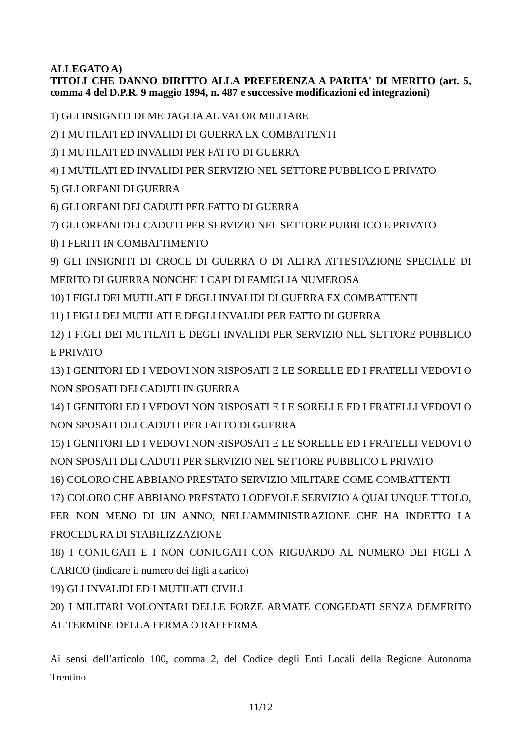ALLEGATO A)
TITOLI CHE DANNO DIRITTO ALLA PREFERENZA A PARITA' DI MERITO (art. 5, comma 4 del D.P.R. 9 maggio 1994, n. 487 e successive modificazioni ed integrazioni)
1) GLI INSIGNITI DI MEDAGLIA AL VALOR MILITARE
2) I MUTILATI ED INVALIDI DI GUERRA EX COMBATTENTI
3) I MUTILATI ED INVALIDI PER FATTO DI GUERRA
4) I MUTILATI ED INVALIDI PER SERVIZIO NEL SETTORE PUBBLICO E PRIVATO
5) GLI ORFANI DI GUERRA
6) GLI ORFANI DEI CADUTI PER FATTO DI GUERRA
7) GLI ORFANI DEI CADUTI PER SERVIZIO NEL SETTORE PUBBLICO E PRIVATO
8) I FERITI IN COMBATTIMENTO
9) GLI INSIGNITI DI CROCE DI GUERRA O DI ALTRA ATTESTAZIONE SPECIALE DI MERITO DI GUERRA NONCHE' I CAPI DI FAMIGLIA NUMEROSA
10) I FIGLI DEI MUTILATI E DEGLI INVALIDI DI GUERRA EX COMBATTENTI
11) I FIGLI DEI MUTILATI E DEGLI INVALIDI PER FATTO DI GUERRA
12) I FIGLI DEI MUTILATI E DEGLI INVALIDI PER SERVIZIO NEL SETTORE PUBBLICO E PRIVATO
13) I GENITORI ED I VEDOVI NON RISPOSATI E LE SORELLE ED I FRATELLI VEDOVI O NON SPOSATI DEI CADUTI IN GUERRA
14) I GENITORI ED I VEDOVI NON RISPOSATI E LE SORELLE ED I FRATELLI VEDOVI O NON SPOSATI DEI CADUTI PER FATTO DI GUERRA
15) I GENITORI ED I VEDOVI NON RISPOSATI E LE SORELLE ED I FRATELLI VEDOVI O NON SPOSATI DEI CADUTI PER SERVIZIO NEL SETTORE PUBBLICO E PRIVATO
16) COLORO CHE ABBIANO PRESTATO SERVIZIO MILITARE COME COMBATTENTI
17) COLORO CHE ABBIANO PRESTATO LODEVOLE SERVIZIO A QUALUNQUE TITOLO, PER NON MENO DI UN ANNO, NELL'AMMINISTRAZIONE CHE HA INDETTO LA PROCEDURA DI STABILIZZAZIONE
18) I CONIUGATI E I NON CONIUGATI CON RIGUARDO AL NUMERO DEI FIGLI A CARICO (indicare il numero dei figli a carico)
19) GLI INVALIDI ED I MUTILATI CIVILI
20) I MILITARI VOLONTARI DELLE FORZE ARMATE CONGEDATI SENZA DEMERITO AL TERMINE DELLA FERMA O RAFFERMA
Ai sensi dell’articolo 100, comma 2, del Codice degli Enti Locali della Regione Autonoma Trentino
11/12